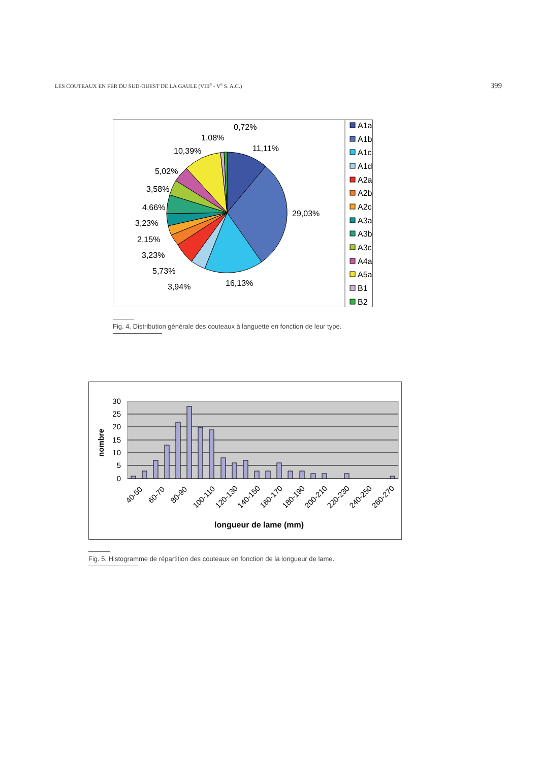LES COUTEAUX EN FER DU SUD-OUEST DE LA GAULE (VIII<sup>e</sup> - V<sup>e</sup> S. A.C.) 399
0,72%
1,08%
10,39%
11,11%
5,02%
3,58%
4,66%
3,23%
2,15%
3,23%
5,73%
3,94%
16,13%
29,03%
A1a
A1b
A1c
A1d
A2a
A2b
A2c
A3a
A3b
A3c
A4a
A5a
B1
B2
Fig. 4. Distribution générale des couteaux à languette en fonction de leur type.
30
25
20
15
10
5
0
nombre
40-50
60-70
80-90
100-110
120-130
140-150
160-170
180-190
200-210
220-230
240-250
260-270
longueur de lame (mm)
Fig. 5. Histogramme de répartition des couteaux en fonction de la longueur de lame.